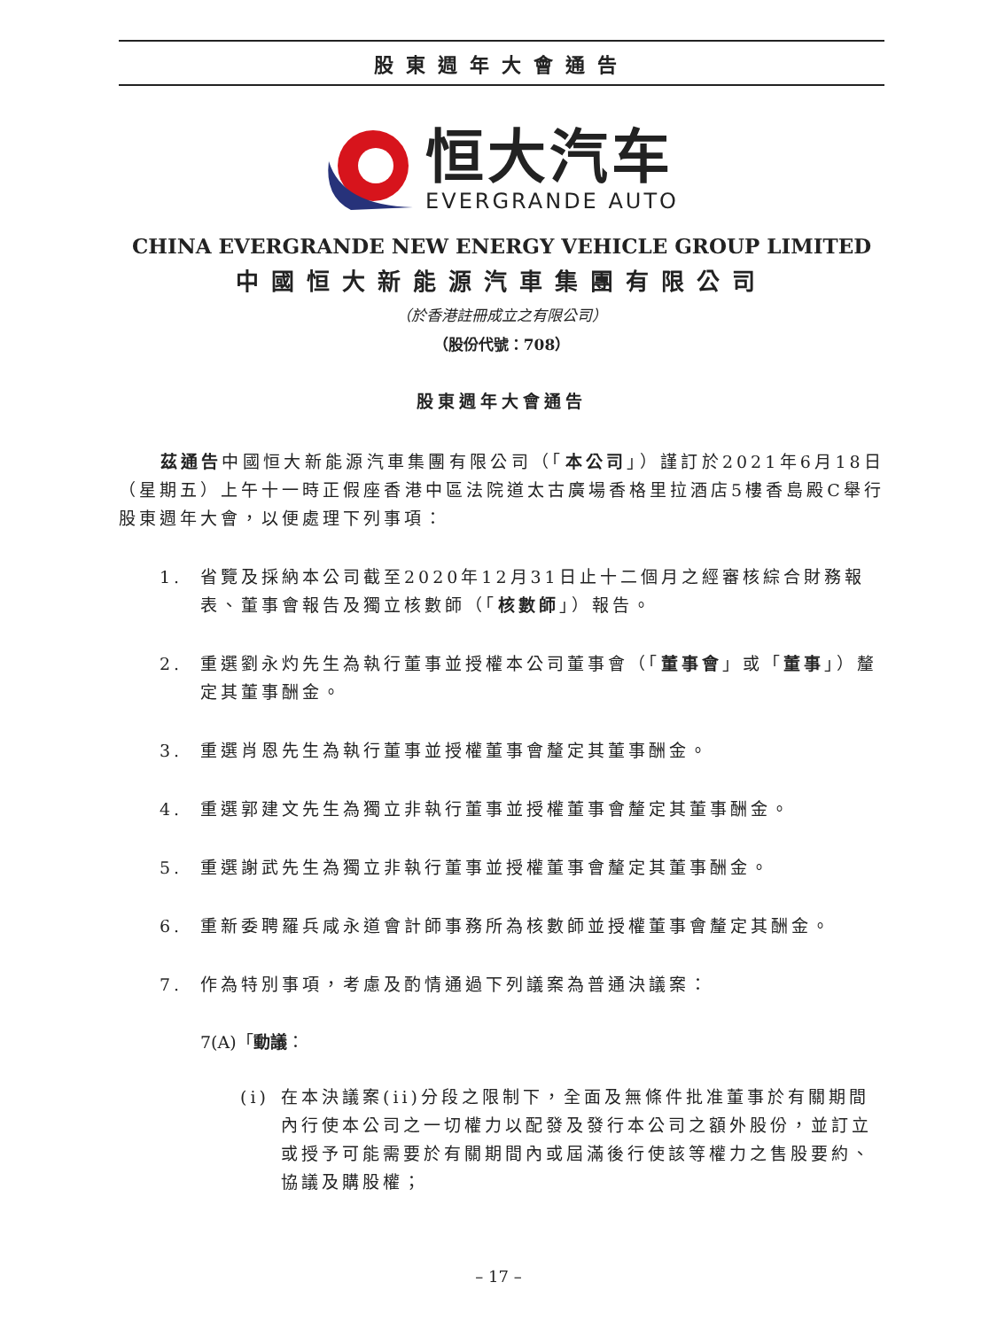股東週年大會通告
恒大汽车
EVERGRANDE AUTO
CHINA EVERGRANDE NEW ENERGY VEHICLE GROUP LIMITED
中國恒大新能源汽車集團有限公司
（於香港註冊成立之有限公司）
（股份代號：708）
股東週年大會通告
　　茲通告中國恒大新能源汽車集團有限公司（「本公司」）謹訂於2021年6月18日（星期五）上午十一時正假座香港中區法院道太古廣場香格里拉酒店5樓香島殿C舉行股東週年大會，以便處理下列事項：
1. 省覽及採納本公司截至2020年12月31日止十二個月之經審核綜合財務報表、董事會報告及獨立核數師（「核數師」）報告。
2. 重選劉永灼先生為執行董事並授權本公司董事會（「董事會」或「董事」）釐定其董事酬金。
3. 重選肖恩先生為執行董事並授權董事會釐定其董事酬金。
4. 重選郭建文先生為獨立非執行董事並授權董事會釐定其董事酬金。
5. 重選謝武先生為獨立非執行董事並授權董事會釐定其董事酬金。
6. 重新委聘羅兵咸永道會計師事務所為核數師並授權董事會釐定其酬金。
7. 作為特別事項，考慮及酌情通過下列議案為普通決議案：
7(A)「動議：
(i) 在本決議案(ii)分段之限制下，全面及無條件批准董事於有關期間內行使本公司之一切權力以配發及發行本公司之額外股份，並訂立或授予可能需要於有關期間內或屆滿後行使該等權力之售股要約、協議及購股權；
– 17 –